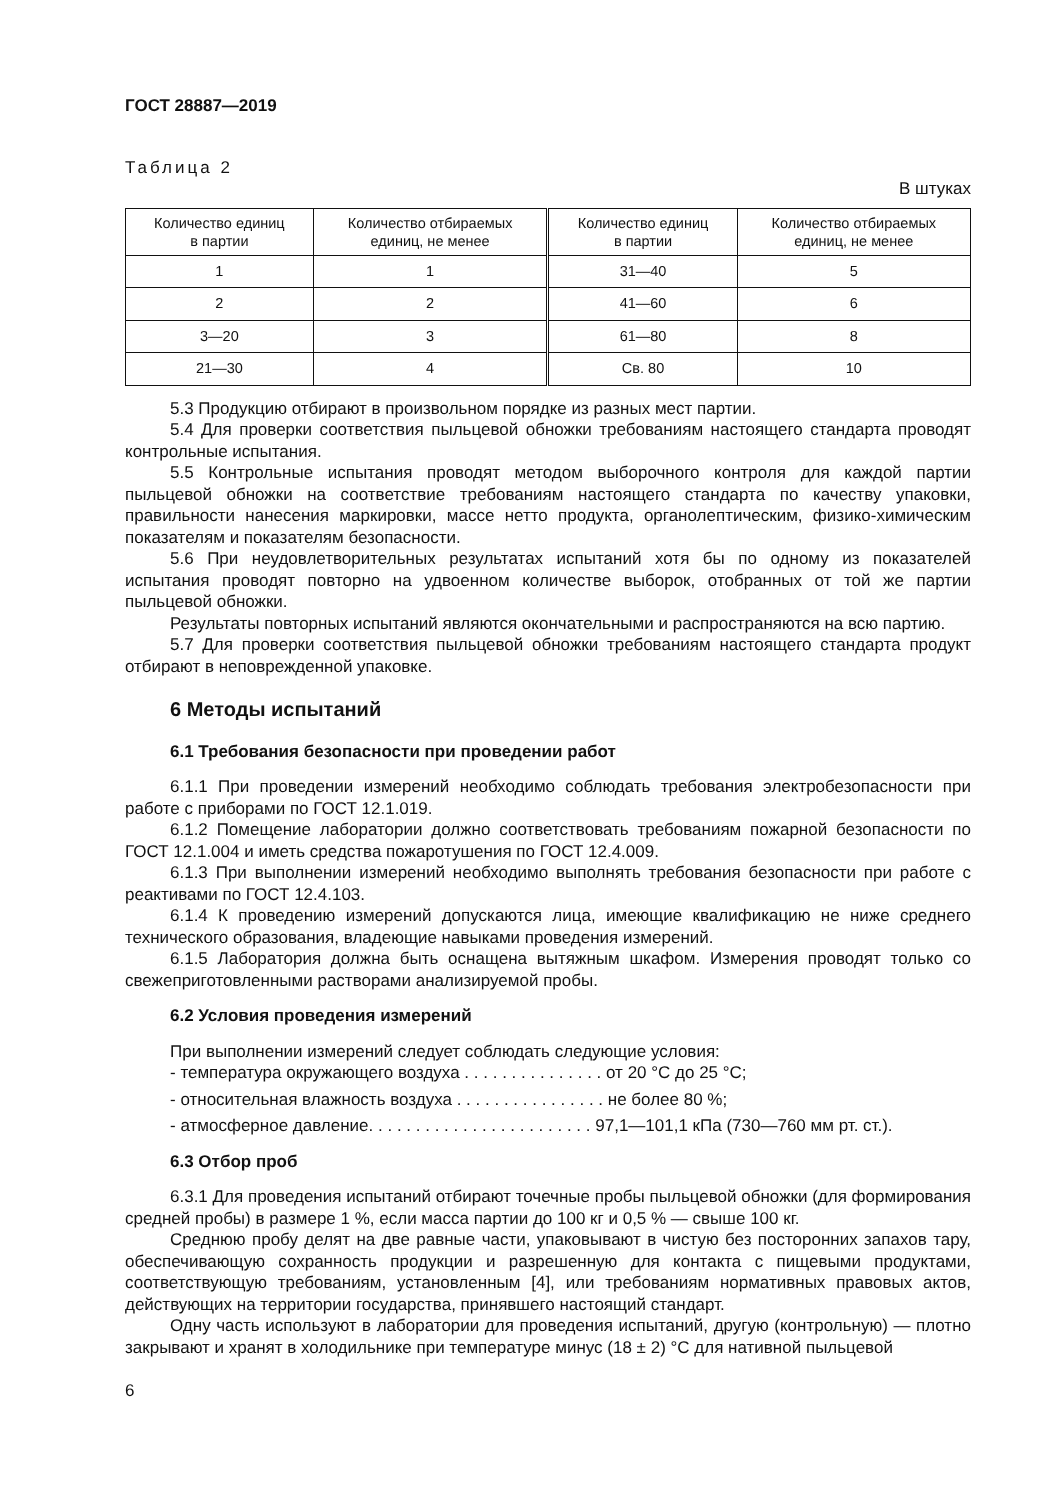ГОСТ 28887—2019
Таблица 2
В штуках
| Количество единиц в партии | Количество отбираемых единиц, не менее | Количество единиц в партии | Количество отбираемых единиц, не менее |
| --- | --- | --- | --- |
| 1 | 1 | 31—40 | 5 |
| 2 | 2 | 41—60 | 6 |
| 3—20 | 3 | 61—80 | 8 |
| 21—30 | 4 | Св. 80 | 10 |
5.3 Продукцию отбирают в произвольном порядке из разных мест партии.
5.4 Для проверки соответствия пыльцевой обножки требованиям настоящего стандарта проводят контрольные испытания.
5.5 Контрольные испытания проводят методом выборочного контроля для каждой партии пыльцевой обножки на соответствие требованиям настоящего стандарта по качеству упаковки, правильности нанесения маркировки, массе нетто продукта, органолептическим, физико-химическим показателям и показателям безопасности.
5.6 При неудовлетворительных результатах испытаний хотя бы по одному из показателей испытания проводят повторно на удвоенном количестве выборок, отобранных от той же партии пыльцевой обножки.
Результаты повторных испытаний являются окончательными и распространяются на всю партию.
5.7 Для проверки соответствия пыльцевой обножки требованиям настоящего стандарта продукт отбирают в неповрежденной упаковке.
6 Методы испытаний
6.1 Требования безопасности при проведении работ
6.1.1 При проведении измерений необходимо соблюдать требования электробезопасности при работе с приборами по ГОСТ 12.1.019.
6.1.2 Помещение лаборатории должно соответствовать требованиям пожарной безопасности по ГОСТ 12.1.004 и иметь средства пожаротушения по ГОСТ 12.4.009.
6.1.3 При выполнении измерений необходимо выполнять требования безопасности при работе с реактивами по ГОСТ 12.4.103.
6.1.4 К проведению измерений допускаются лица, имеющие квалификацию не ниже среднего технического образования, владеющие навыками проведения измерений.
6.1.5 Лаборатория должна быть оснащена вытяжным шкафом. Измерения проводят только со свежеприготовленными растворами анализируемой пробы.
6.2 Условия проведения измерений
При выполнении измерений следует соблюдать следующие условия:
- температура окружающего воздуха . . . . . . . . . . . . . . . от 20 °С до 25 °С;
- относительная влажность воздуха . . . . . . . . . . . . . . . . не более 80 %;
- атмосферное давление. . . . . . . . . . . . . . . . . . . . . . . . 97,1—101,1 кПа (730—760 мм рт. ст.).
6.3 Отбор проб
6.3.1 Для проведения испытаний отбирают точечные пробы пыльцевой обножки (для формирования средней пробы) в размере 1 %, если масса партии до 100 кг и 0,5 % — свыше 100 кг.
Среднюю пробу делят на две равные части, упаковывают в чистую без посторонних запахов тару, обеспечивающую сохранность продукции и разрешенную для контакта с пищевыми продуктами, соответствующую требованиям, установленным [4], или требованиям нормативных правовых актов, действующих на территории государства, принявшего настоящий стандарт.
Одну часть используют в лаборатории для проведения испытаний, другую (контрольную) — плотно закрывают и хранят в холодильнике при температуре минус (18 ± 2) °С для нативной пыльцевой
6